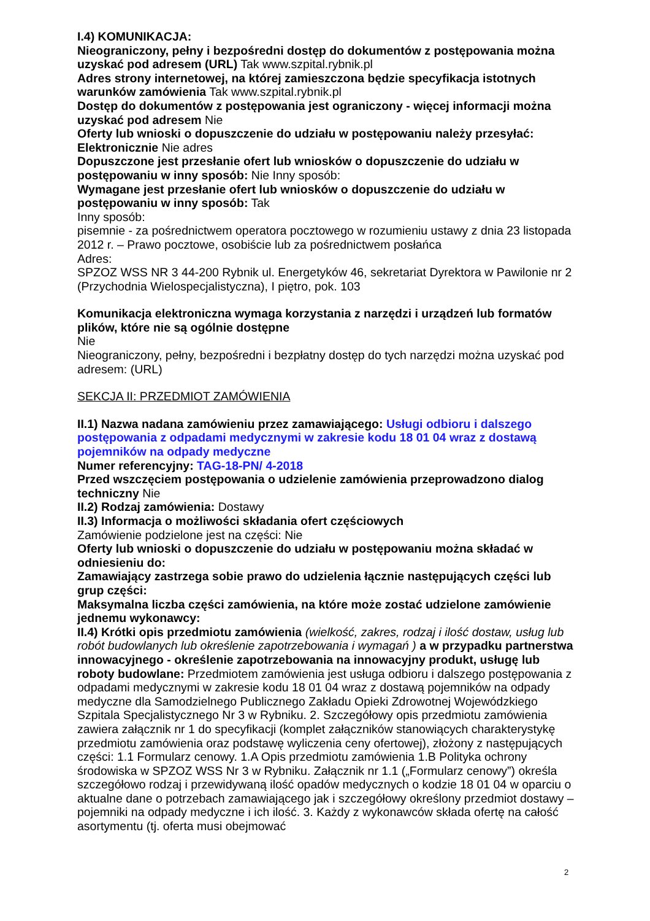I.4) KOMUNIKACJA:
Nieograniczony, pełny i bezpośredni dostęp do dokumentów z postępowania można uzyskać pod adresem (URL) Tak www.szpital.rybnik.pl
Adres strony internetowej, na której zamieszczona będzie specyfikacja istotnych warunków zamówienia Tak www.szpital.rybnik.pl
Dostęp do dokumentów z postępowania jest ograniczony - więcej informacji można uzyskać pod adresem Nie
Oferty lub wnioski o dopuszczenie do udziału w postępowaniu należy przesyłać:
Elektronicznie Nie adres
Dopuszczone jest przesłanie ofert lub wniosków o dopuszczenie do udziału w postępowaniu w inny sposób: Nie Inny sposób:
Wymagane jest przesłanie ofert lub wniosków o dopuszczenie do udziału w postępowaniu w inny sposób: Tak
Inny sposób:
pisemnie - za pośrednictwem operatora pocztowego w rozumieniu ustawy z dnia 23 listopada 2012 r. – Prawo pocztowe, osobiście lub za pośrednictwem posłańca
Adres:
SPZOZ WSS NR 3 44-200 Rybnik ul. Energetyków 46, sekretariat Dyrektora w Pawilonie nr 2 (Przychodnia Wielospecjalistyczna), I piętro, pok. 103
Komunikacja elektroniczna wymaga korzystania z narzędzi i urządzeń lub formatów plików, które nie są ogólnie dostępne
Nie
Nieograniczony, pełny, bezpośredni i bezpłatny dostęp do tych narzędzi można uzyskać pod adresem: (URL)
SEKCJA II: PRZEDMIOT ZAMÓWIENIA
II.1) Nazwa nadana zamówieniu przez zamawiającego: Usługi odbioru i dalszego postępowania z odpadami medycznymi w zakresie kodu 18 01 04 wraz z dostawą pojemników na odpady medyczne
Numer referencyjny: TAG-18-PN/ 4-2018
Przed wszczęciem postępowania o udzielenie zamówienia przeprowadzono dialog techniczny Nie
II.2) Rodzaj zamówienia: Dostawy
II.3) Informacja o możliwości składania ofert częściowych
Zamówienie podzielone jest na części: Nie
Oferty lub wnioski o dopuszczenie do udziału w postępowaniu można składać w odniesieniu do:
Zamawiający zastrzega sobie prawo do udzielenia łącznie następujących części lub grup części:
Maksymalna liczba części zamówienia, na które może zostać udzielone zamówienie jednemu wykonawcy:
II.4) Krótki opis przedmiotu zamówienia (wielkość, zakres, rodzaj i ilość dostaw, usług lub robót budowlanych lub określenie zapotrzebowania i wymagań ) a w przypadku partnerstwa innowacyjnego - określenie zapotrzebowania na innowacyjny produkt, usługę lub roboty budowlane: Przedmiotem zamówienia jest usługa odbioru i dalszego postępowania z odpadami medycznymi w zakresie kodu 18 01 04 wraz z dostawą pojemników na odpady medyczne dla Samodzielnego Publicznego Zakładu Opieki Zdrowotnej Wojewódzkiego Szpitala Specjalistycznego Nr 3 w Rybniku. 2. Szczegółowy opis przedmiotu zamówienia zawiera załącznik nr 1 do specyfikacji (komplet załączników stanowiących charakterystykę przedmiotu zamówienia oraz podstawę wyliczenia ceny ofertowej), złożony z następujących części: 1.1 Formularz cenowy. 1.A Opis przedmiotu zamówienia 1.B Polityka ochrony środowiska w SPZOZ WSS Nr 3 w Rybniku. Załącznik nr 1.1 („Formularz cenowy”) określa szczegółowo rodzaj i przewidywaną ilość opadów medycznych o kodzie 18 01 04 w oparciu o aktualne dane o potrzebach zamawiającego jak i szczegółowy określony przedmiot dostawy – pojemniki na odpady medyczne i ich ilość. 3. Każdy z wykonawców składa ofertę na całość asortymentu (tj. oferta musi obejmować
2